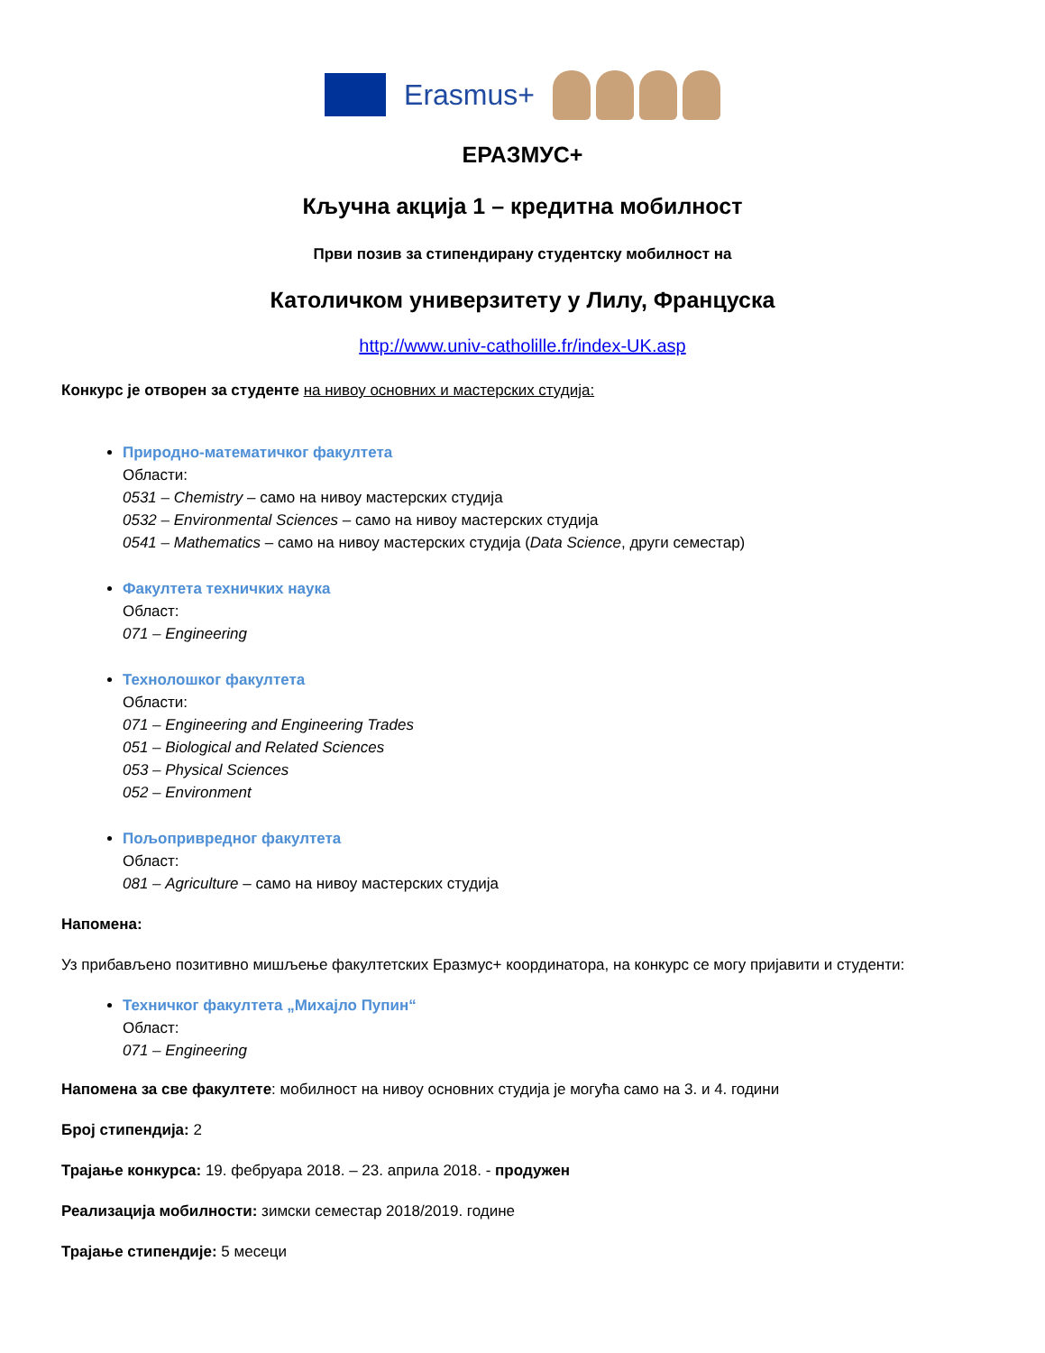Erasmus+
ЕРАЗМУС+
Кључна акција 1 – кредитна мобилност
Први позив за стипендирану студентску мобилност на
Католичком универзитету у Лилу, Француска
http://www.univ-catholille.fr/index-UK.asp
Конкурс је отворен за студенте на нивоу основних и мастерских студија:
Природно-математичког факултета
Области:
0531 – Chemistry – само на нивоу мастерских студија
0532 – Environmental Sciences – само на нивоу мастерских студија
0541 – Mathematics – само на нивоу мастерских студија (Data Science, други семестар)
Факултета техничких наука
Област:
071 – Engineering
Технолошког факултета
Области:
071 – Engineering and Engineering Trades
051 – Biological and Related Sciences
053 – Physical Sciences
052 – Environment
Пољопривредног факултета
Област:
081 – Agriculture – само на нивоу мастерских студија
Напомена:
Уз прибављено позитивно мишљење факултетских Еразмус+ координатора, на конкурс се могу пријавити и студенти:
Техничког факултета „Михајло Пупин“
Област:
071 – Engineering
Напомена за све факултете: мобилност на нивоу основних студија је могућа само на 3. и 4. години
Број стипендија: 2
Трајање конкурса: 19. фебруара 2018. – 23. априла 2018. - продужен
Реализација мобилности: зимски семестар 2018/2019. године
Трајање стипендије: 5 месеци